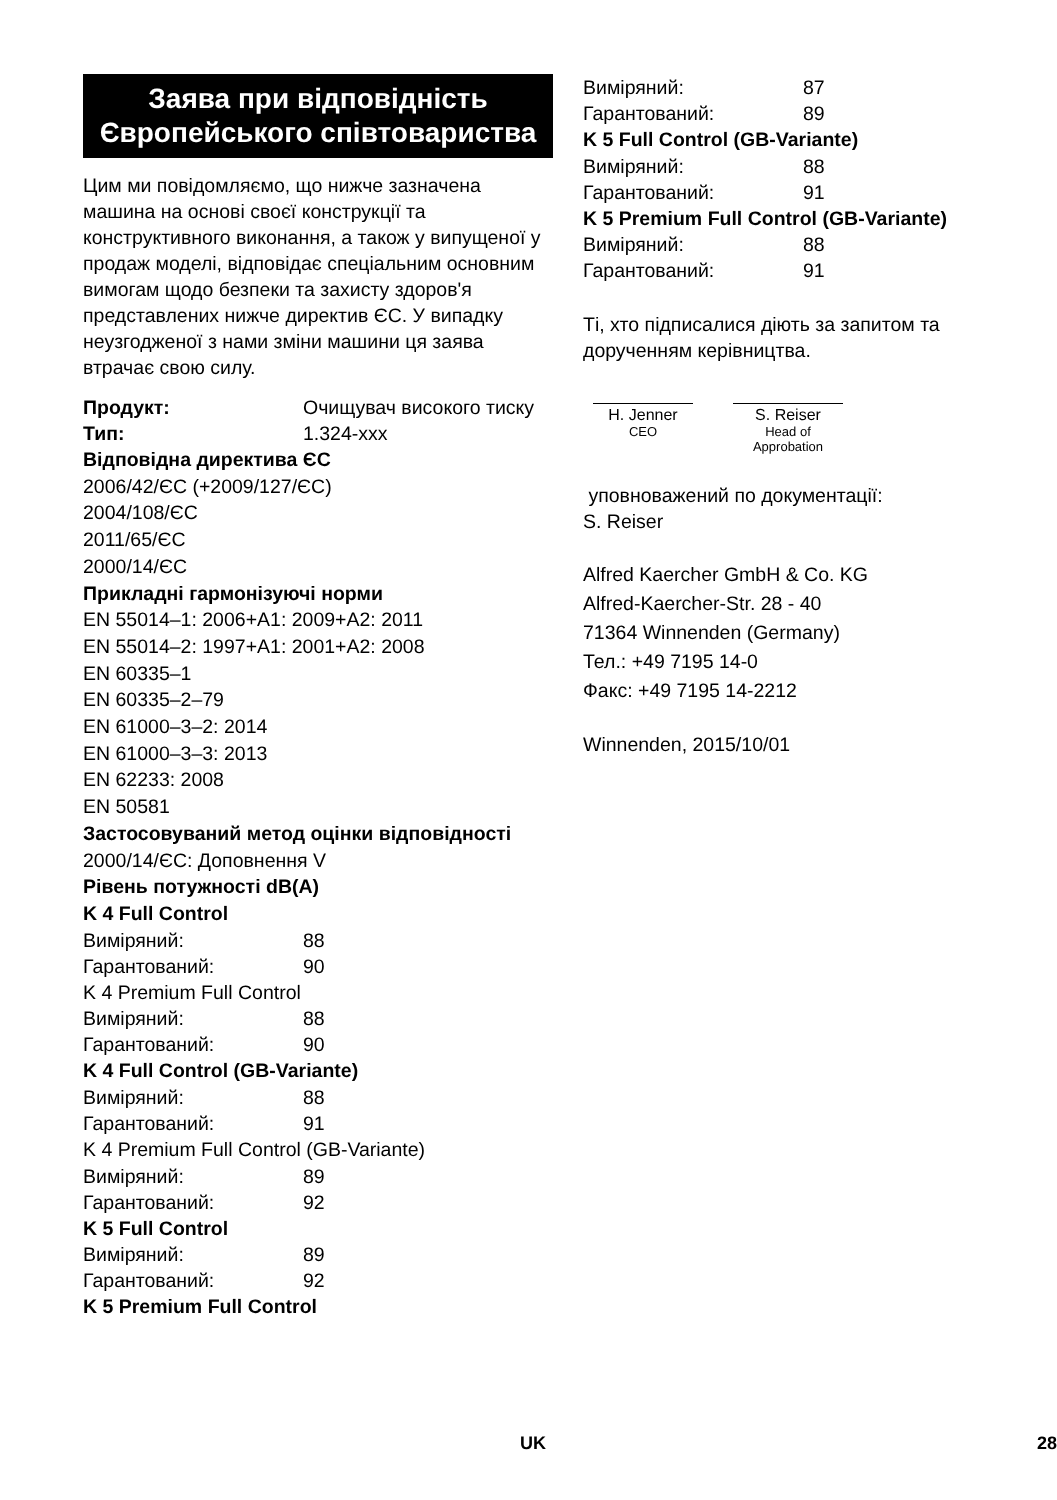Заява при відповідність Європейського співтовариства
Цим ми повідомляємо, що нижче зазначена машина на основі своєї конструкції та конструктивного виконання, а також у випущеної у продаж моделі, відповідає спеціальним основним вимогам щодо безпеки та захисту здоров'я представлених нижче директив ЄС. У випадку неузгодженої з нами зміни машини ця заява втрачає свою силу.
Продукт: Очищувач високого тиску
Тип: 1.324-xxx
Відповідна директива ЄС
2006/42/ЄС (+2009/127/ЄС)
2004/108/ЄС
2011/65/ЄС
2000/14/ЄС
Прикладні гармонізуючі норми
EN 55014–1: 2006+A1: 2009+A2: 2011
EN 55014–2: 1997+A1: 2001+A2: 2008
EN 60335–1
EN 60335–2–79
EN 61000–3–2: 2014
EN 61000–3–3: 2013
EN 62233: 2008
EN 50581
Застосовуваний метод оцінки відповідності
2000/14/ЄС: Доповнення V
Рівень потужності dB(A)
K 4 Full Control
Виміряний: 88
Гарантований: 90
K 4 Premium Full Control
Виміряний: 88
Гарантований: 90
K 4 Full Control (GB-Variante)
Виміряний: 88
Гарантований: 91
K 4 Premium Full Control (GB-Variante)
Виміряний: 89
Гарантований: 92
K 5 Full Control
Виміряний: 89
Гарантований: 92
K 5 Premium Full Control
Виміряний: 87
Гарантований: 89
K 5 Full Control (GB-Variante)
Виміряний: 88
Гарантований: 91
K 5 Premium Full Control (GB-Variante)
Виміряний: 88
Гарантований: 91
Ті, хто підписалися діють за запитом та дорученням керівництва.
H. Jenner
CEO
S. Reiser
Head of Approbation
уповноважений по документації:
S. Reiser
Alfred Kaercher GmbH & Co. KG
Alfred-Kaercher-Str. 28 - 40
71364 Winnenden (Germany)
Тел.: +49 7195 14-0
Факс: +49 7195 14-2212
Winnenden, 2015/10/01
UK 28